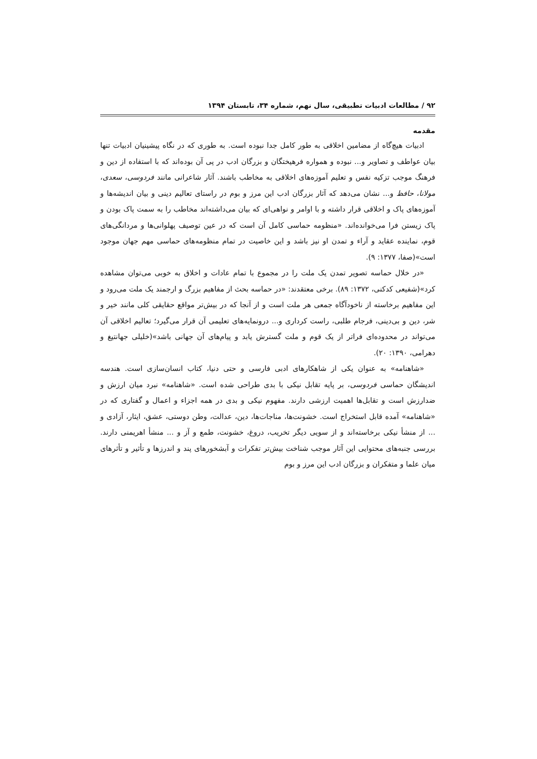۹۲ / مطالعات ادبیات تطبیقی، سال نهم، شماره ۳۴، تابستان ۱۳۹۴
مقدمه
ادبیات هیچ‌گاه از مضامین اخلاقی به طور کامل جدا نبوده است. به طوری که در نگاه پیشینیان ادبیات تنها بیان عواطف و تصاویر و... نبوده و همواره فرهیختگان و بزرگان ادب در پی آن بوده‌اند که با استفاده از دین و فرهنگ موجب تزکیه نفس و تعلیم آموزه‌های اخلاقی به مخاطب باشند. آثار شاعرانی مانند فردوسی، سعدی، مولانا، حافظ و... نشان می‌دهد که آثار بزرگان ادب این مرز و بوم در راستای تعالیم دینی و بیان اندیشه‌ها و آموزه‌های پاک و اخلاقی قرار داشته و با اوامر و نواهی‌ای که بیان می‌داشته‌اند مخاطب را به سمت پاک بودن و پاک زیستن فرا می‌خوانده‌اند. «منظومه حماسی کامل آن است که در عین توصیف پهلوانی‌ها و مردانگی‌های قوم، نماینده عقاید و آراء و تمدن او نیز باشد و این خاصیت در تمام منظومه‌های حماسی مهم جهان موجود است»(صفا، ۱۳۷۷: ۹).
«در خلال حماسه تصویر تمدن یک ملت را در مجموع با تمام عادات و اخلاق به خوبی می‌توان مشاهده کرد»(شفیعی کدکنی، ۱۳۷۲: ۸۹). برخی معتقدند: «در حماسه بحث از مفاهیم بزرگ و ارجمند یک ملت می‌رود و این مفاهیم برخاسته از ناخودآگاه جمعی هر ملت است و از آنجا که در بیش‌تر مواقع حقایقی کلی مانند خیر و شر، دین و بی‌دینی، فرجام طلبی، راست کرداری و... درونمایه‌های تعلیمی آن قرار می‌گیرد؛ تعالیم اخلاقی آن می‌تواند در محدوده‌ای فراتر از یک قوم و ملت گسترش یابد و پیام‌های آن جهانی باشد»(خلیلی جهانتیغ و دهرامی، ۱۳۹۰: ۲۰).
«شاهنامه» به عنوان یکی از شاهکارهای ادبی فارسی و حتی دنیا، کتاب انسان‌سازی است. هندسه اندیشگان حماسی فردوسی، بر پایه تقابل نیکی با بدی طراحی شده است. «شاهنامه» نبرد میان ارزش و ضدارزش است و تقابل‌ها اهمیت ارزشی دارند. مفهوم نیکی و بدی در همه اجزاء و اعمال و گفتاری که در «شاهنامه» آمده قابل استخراج است. خشونت‌ها، مناجات‌ها، دین، عدالت، وطن دوستی، عشق، ایثار، آزادی و ... از منشأ نیکی برخاسته‌اند و از سویی دیگر تخریب، دروغ، خشونت، طمع و آز و ... منشأ اهریمنی دارند. بررسی جنبه‌های محتوایی این آثار موجب شناخت بیش‌تر تفکرات و آبشخورهای پند و اندرزها و تأثیر و تأثرهای میان علما و متفکران و بزرگان ادب این مرز و بوم